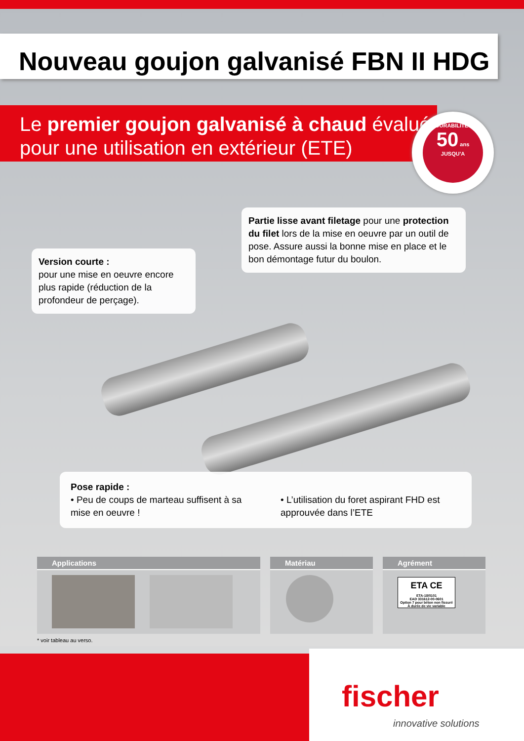Nouveau goujon galvanisé FBN II HDG
Le premier goujon galvanisé à chaud évalué
pour une utilisation en extérieur (ETE)
DURABILITE*
50 ans
JUSQU'A
Version courte :
pour une mise en oeuvre encore plus rapide (réduction de la profondeur de perçage).
Partie lisse avant filetage pour une protection du filet lors de la mise en oeuvre par un outil de pose. Assure aussi la bonne mise en place et le bon démontage futur du boulon.
Pose rapide :
• Peu de coups de marteau suffisent à sa mise en oeuvre !
• L’utilisation du foret aspirant FHD est approuvée dans l’ETE
Applications Matériau Agrément
ETA CE
ETA-18/0101
EAD 331612-00-0601
Option 7 pour béton non fissuré
À durée de vie variable
* voir tableau au verso.
fischer
innovative solutions